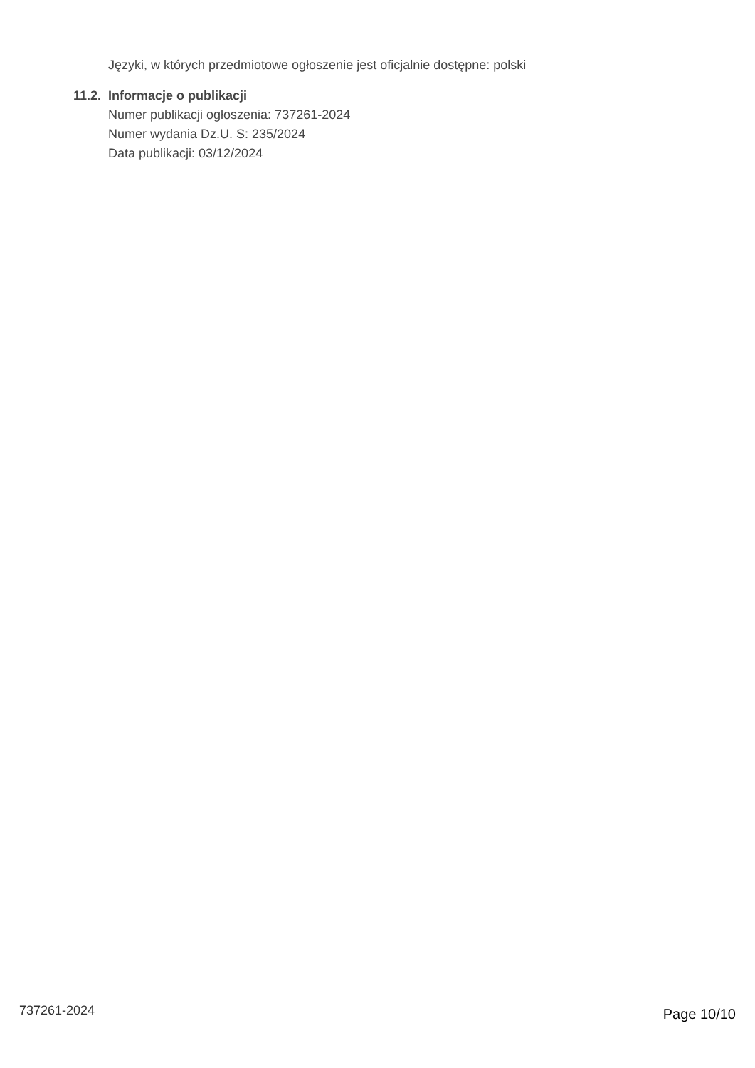Języki, w których przedmiotowe ogłoszenie jest oficjalnie dostępne: polski
11.2. Informacje o publikacji
Numer publikacji ogłoszenia: 737261-2024
Numer wydania Dz.U. S: 235/2024
Data publikacji: 03/12/2024
737261-2024 Page 10/10